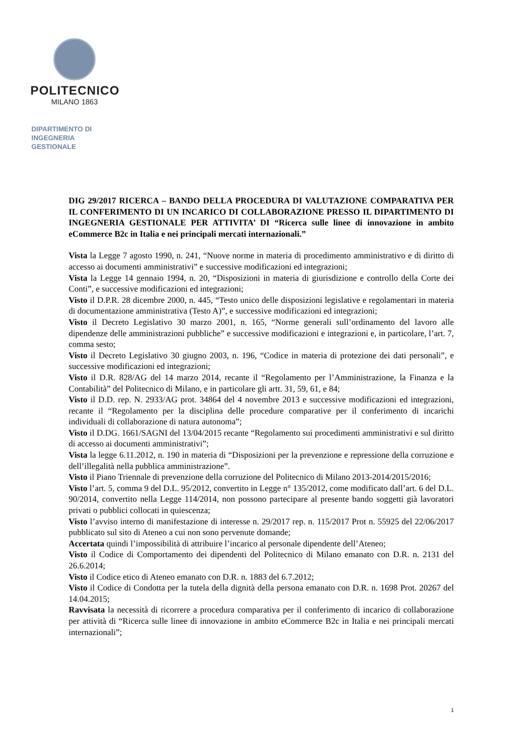POLITECNICO
MILANO 1863
DIPARTIMENTO DI
INGEGNERIA
GESTIONALE
DIG 29/2017 RICERCA – BANDO DELLA PROCEDURA DI VALUTAZIONE COMPARATIVA PER IL CONFERIMENTO DI UN INCARICO DI COLLABORAZIONE PRESSO IL DIPARTIMENTO DI INGEGNERIA GESTIONALE PER ATTIVITA’ DI “Ricerca sulle linee di innovazione in ambito eCommerce B2c in Italia e nei principali mercati internazionali.”
Vista la Legge 7 agosto 1990, n. 241, “Nuove norme in materia di procedimento amministrativo e di diritto di accesso ai documenti amministrativi” e successive modificazioni ed integrazioni;
Vista la Legge 14 gennaio 1994, n. 20, “Disposizioni in materia di giurisdizione e controllo della Corte dei Conti”, e successive modificazioni ed integrazioni;
Visto il D.P.R. 28 dicembre 2000, n. 445, “Testo unico delle disposizioni legislative e regolamentari in materia di documentazione amministrativa (Testo A)”, e successive modificazioni ed integrazioni;
Visto il Decreto Legislativo 30 marzo 2001, n. 165, “Norme generali sull’ordinamento del lavoro alle dipendenze delle amministrazioni pubbliche” e successive modificazioni e integrazioni e, in particolare, l’art. 7, comma sesto;
Visto il Decreto Legislativo 30 giugno 2003, n. 196, “Codice in materia di protezione dei dati personali”, e successive modificazioni ed integrazioni;
Visto il D.R. 828/AG del 14 marzo 2014, recante il “Regolamento per l’Amministrazione, la Finanza e la Contabilità” del Politecnico di Milano, e in particolare gli artt. 31, 59, 61, e 84;
Visto il D.D. rep. N. 2933/AG prot. 34864 del 4 novembre 2013 e successive modificazioni ed integrazioni, recante il “Regolamento per la disciplina delle procedure comparative per il conferimento di incarichi individuali di collaborazione di natura autonoma”;
Visto il D.DG. 1661/SAGNI del 13/04/2015 recante “Regolamento sui procedimenti amministrativi e sul diritto di accesso ai documenti amministrativi”;
Vista la legge 6.11.2012, n. 190 in materia di “Disposizioni per la prevenzione e repressione della corruzione e dell’illegalità nella pubblica amministrazione”.
Visto il Piano Triennale di prevenzione della corruzione del Politecnico di Milano 2013-2014/2015/2016;
Visto l’art. 5, comma 9 del D.L. 95/2012, convertito in Legge n° 135/2012, come modificato dall’art. 6 del D.L. 90/2014, convertito nella Legge 114/2014, non possono partecipare al presente bando soggetti già lavoratori privati o pubblici collocati in quiescenza;
Visto l’avviso interno di manifestazione di interesse n. 29/2017 rep. n. 115/2017 Prot n. 55925 del 22/06/2017 pubblicato sul sito di Ateneo a cui non sono pervenute domande;
Accertata quindi l’impossibilità di attribuire l’incarico al personale dipendente dell’Ateneo;
Visto il Codice di Comportamento dei dipendenti del Politecnico di Milano emanato con D.R. n. 2131 del 26.6.2014;
Visto il Codice etico di Ateneo emanato con D.R. n. 1883 del 6.7.2012;
Visto il Codice di Condotta per la tutela della dignità della persona emanato con D.R. n. 1698 Prot. 20267 del 14.04.2015;
Ravvisata la necessità di ricorrere a procedura comparativa per il conferimento di incarico di collaborazione per attività di “Ricerca sulle linee di innovazione in ambito eCommerce B2c in Italia e nei principali mercati internazionali”;
1